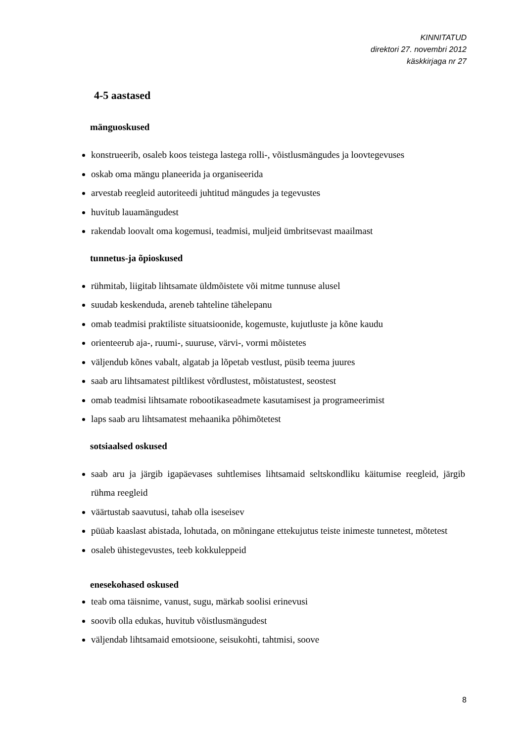KINNITATUD
direktori 27. novembri 2012
käskkirjaga nr 27
4-5 aastased
mänguoskused
konstrueerib, osaleb koos teistega lastega rolli-, võistlusmängudes ja loovtegevuses
oskab oma mängu planeerida ja organiseerida
arvestab reegleid autoriteedi juhtitud mängudes ja tegevustes
huvitub lauamängudest
rakendab loovalt oma kogemusi, teadmisi, muljeid ümbritsevast maailmast
tunnetus-ja õpioskused
rühmitab, liigitab lihtsamate üldmõistete või mitme tunnuse alusel
suudab keskenduda, areneb tahteline tähelepanu
omab teadmisi praktiliste situatsioonide, kogemuste, kujutluste ja kõne kaudu
orienteerub aja-, ruumi-, suuruse, värvi-, vormi mõistetes
väljendub kõnes vabalt, algatab ja lõpetab vestlust, püsib teema juures
saab aru lihtsamatest piltlikest võrdlustest, mõistatustest, seostest
omab teadmisi lihtsamate robootikaseadmete kasutamisest ja programeerimist
laps saab aru lihtsamatest mehaanika põhimõtetest
sotsiaalsed oskused
saab aru ja järgib igapäevases suhtlemises lihtsamaid seltskondliku käitumise reegleid, järgib rühma reegleid
väärtustab saavutusi, tahab olla iseseisev
püüab kaaslast abistada, lohutada, on mõningane ettekujutus teiste inimeste tunnetest, mõtetest
osaleb ühistegevustes, teeb kokkuleppeid
enesekohased oskused
teab oma täisnime, vanust, sugu, märkab soolisi erinevusi
soovib olla edukas, huvitub võistlusmängudest
väljendab lihtsamaid emotsioone, seisukohti, tahtmisi, soove
8